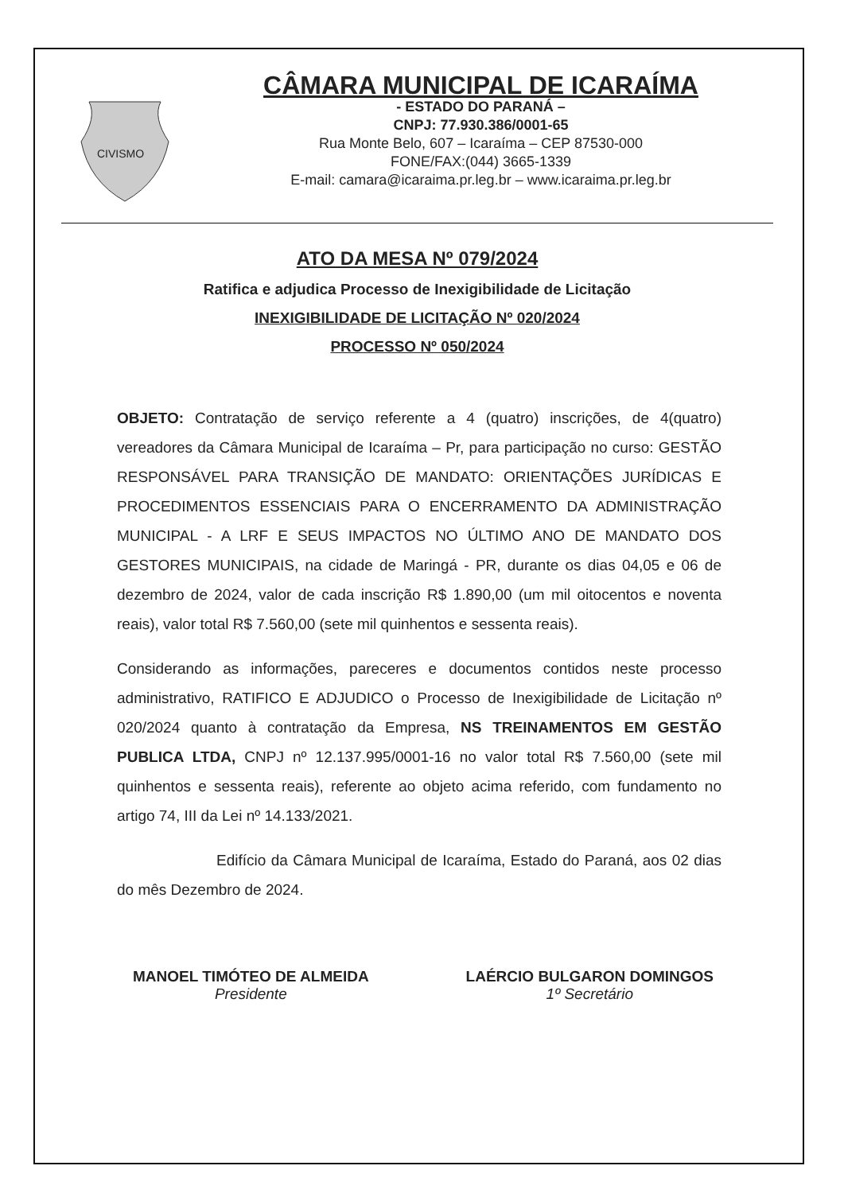CIVISMO
CÂMARA MUNICIPAL DE ICARAÍMA
- ESTADO DO PARANÁ –
CNPJ: 77.930.386/0001-65
Rua Monte Belo, 607 – Icaraíma – CEP 87530-000
FONE/FAX:(044) 3665-1339
E-mail: camara@icaraima.pr.leg.br – www.icaraima.pr.leg.br
ATO DA MESA Nº 079/2024
Ratifica e adjudica Processo de Inexigibilidade de Licitação
INEXIGIBILIDADE DE LICITAÇÃO Nº 020/2024
PROCESSO Nº 050/2024
OBJETO: Contratação de serviço referente a 4 (quatro) inscrições, de 4(quatro) vereadores da Câmara Municipal de Icaraíma – Pr, para participação no curso: GESTÃO RESPONSÁVEL PARA TRANSIÇÃO DE MANDATO: ORIENTAÇÕES JURÍDICAS E PROCEDIMENTOS ESSENCIAIS PARA O ENCERRAMENTO DA ADMINISTRAÇÃO MUNICIPAL - A LRF E SEUS IMPACTOS NO ÚLTIMO ANO DE MANDATO DOS GESTORES MUNICIPAIS, na cidade de Maringá - PR, durante os dias 04,05 e 06 de dezembro de 2024, valor de cada inscrição R$ 1.890,00 (um mil oitocentos e noventa reais), valor total R$ 7.560,00 (sete mil quinhentos e sessenta reais).
Considerando as informações, pareceres e documentos contidos neste processo administrativo, RATIFICO E ADJUDICO o Processo de Inexigibilidade de Licitação nº 020/2024 quanto à contratação da Empresa, NS TREINAMENTOS EM GESTÃO PUBLICA LTDA, CNPJ nº 12.137.995/0001-16 no valor total R$ 7.560,00 (sete mil quinhentos e sessenta reais), referente ao objeto acima referido, com fundamento no artigo 74, III da Lei nº 14.133/2021.
Edifício da Câmara Municipal de Icaraíma, Estado do Paraná, aos 02 dias do mês Dezembro de 2024.
MANOEL TIMÓTEO DE ALMEIDA
Presidente
LAÉRCIO BULGARON DOMINGOS
1º Secretário